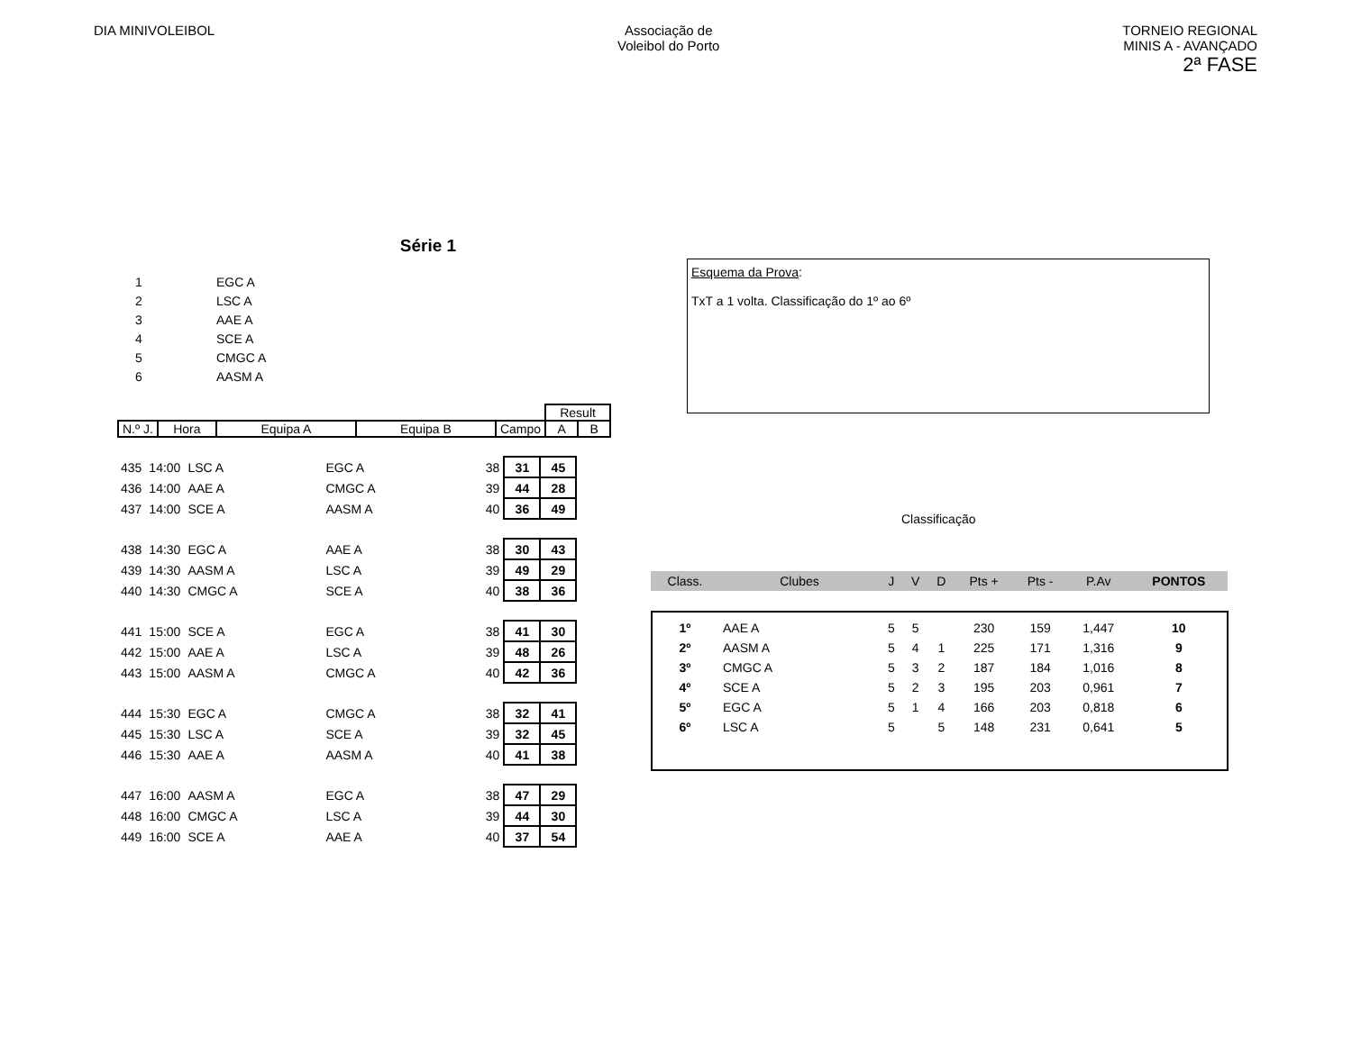DIA MINIVOLEIBOL Associação de
Voleibol do Porto
TORNEIO REGIONAL
MINIS A - AVANÇADO
2ª FASE
Série 1
| 1 | EGC A |
| 2 | LSC A |
| 3 | AAE A |
| 4 | SCE A |
| 5 | CMGC A |
| 6 | AASM A |
| | | | | | Result | |
| N.º J. | Hora | Equipa A | Equipa B | Campo | A | B |
| 435 | 14:00 | LSC A | EGC A | 38 | 31 | 45 |
| 436 | 14:00 | AAE A | CMGC A | 39 | 44 | 28 |
| 437 | 14:00 | SCE A | AASM A | 40 | 36 | 49 |
| 438 | 14:30 | EGC A | AAE A | 38 | 30 | 43 |
| 439 | 14:30 | AASM A | LSC A | 39 | 49 | 29 |
| 440 | 14:30 | CMGC A | SCE A | 40 | 38 | 36 |
| 441 | 15:00 | SCE A | EGC A | 38 | 41 | 30 |
| 442 | 15:00 | AAE A | LSC A | 39 | 48 | 26 |
| 443 | 15:00 | AASM A | CMGC A | 40 | 42 | 36 |
| 444 | 15:30 | EGC A | CMGC A | 38 | 32 | 41 |
| 445 | 15:30 | LSC A | SCE A | 39 | 32 | 45 |
| 446 | 15:30 | AAE A | AASM A | 40 | 41 | 38 |
| 447 | 16:00 | AASM A | EGC A | 38 | 47 | 29 |
| 448 | 16:00 | CMGC A | LSC A | 39 | 44 | 30 |
| 449 | 16:00 | SCE A | AAE A | 40 | 37 | 54 |
Esquema da Prova:
TxT a 1 volta. Classificação do 1º ao 6º
Classificação
| Class. | Clubes | J | V | D | Pts + | Pts - | P.Av | PONTOS |
| 1º | AAE A | 5 | 5 | | 230 | 159 | 1,447 | 10 |
| 2º | AASM A | 5 | 4 | 1 | 225 | 171 | 1,316 | 9 |
| 3º | CMGC A | 5 | 3 | 2 | 187 | 184 | 1,016 | 8 |
| 4º | SCE A | 5 | 2 | 3 | 195 | 203 | 0,961 | 7 |
| 5º | EGC A | 5 | 1 | 4 | 166 | 203 | 0,818 | 6 |
| 6º | LSC A | 5 | | 5 | 148 | 231 | 0,641 | 5 |